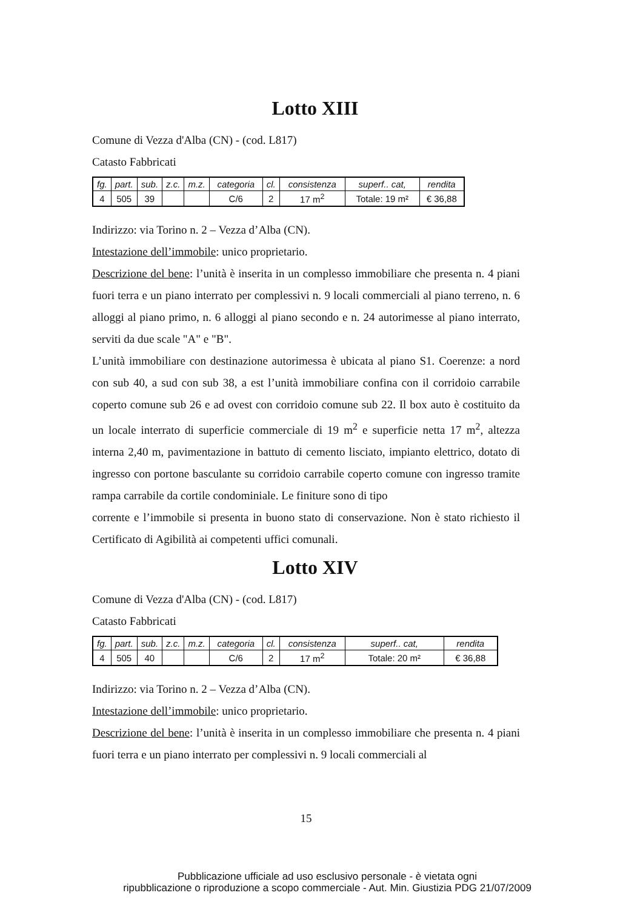Lotto XIII
Comune di Vezza d'Alba (CN) - (cod. L817)
Catasto Fabbricati
| fg. | part. | sub. | z.c. | m.z. | categoria | cl. | consistenza | superf.. cat, | rendita |
| --- | --- | --- | --- | --- | --- | --- | --- | --- | --- |
| 4 | 505 | 39 | | | C/6 | 2 | 17 m<sup>2</sup> | Totale: 19 m² | € 36,88 |
Indirizzo: via Torino n. 2 – Vezza d’Alba (CN).
Intestazione dell’immobile: unico proprietario.
Descrizione del bene: l’unità è inserita in un complesso immobiliare che presenta n. 4 piani fuori terra e un piano interrato per complessivi n. 9 locali commerciali al piano terreno, n. 6 alloggi al piano primo, n. 6 alloggi al piano secondo e n. 24 autorimesse al piano interrato, serviti da due scale "A" e "B".
L’unità immobiliare con destinazione autorimessa è ubicata al piano S1. Coerenze: a nord con sub 40, a sud con sub 38, a est l’unità immobiliare confina con il corridoio carrabile coperto comune sub 26 e ad ovest con corridoio comune sub 22. Il box auto è costituito da un locale interrato di superficie commerciale di 19 m<sup>2</sup> e superficie netta 17 m<sup>2</sup>, altezza interna 2,40 m, pavimentazione in battuto di cemento lisciato, impianto elettrico, dotato di ingresso con portone basculante su corridoio carrabile coperto comune con ingresso tramite rampa carrabile da cortile condominiale. Le finiture sono di tipo
corrente e l’immobile si presenta in buono stato di conservazione. Non è stato richiesto il Certificato di Agibilità ai competenti uffici comunali.
Lotto XIV
Comune di Vezza d'Alba (CN) - (cod. L817)
Catasto Fabbricati
| fg. | part. | sub. | z.c. | m.z. | categoria | cl. | consistenza | superf.. cat, | rendita |
| --- | --- | --- | --- | --- | --- | --- | --- | --- | --- |
| 4 | 505 | 40 | | | C/6 | 2 | 17 m<sup>2</sup> | Totale: 20 m² | € 36,88 |
Indirizzo: via Torino n. 2 – Vezza d’Alba (CN).
Intestazione dell’immobile: unico proprietario.
Descrizione del bene: l’unità è inserita in un complesso immobiliare che presenta n. 4 piani fuori terra e un piano interrato per complessivi n. 9 locali commerciali al
15
Pubblicazione ufficiale ad uso esclusivo personale - è vietata ogni
ripubblicazione o riproduzione a scopo commerciale - Aut. Min. Giustizia PDG 21/07/2009